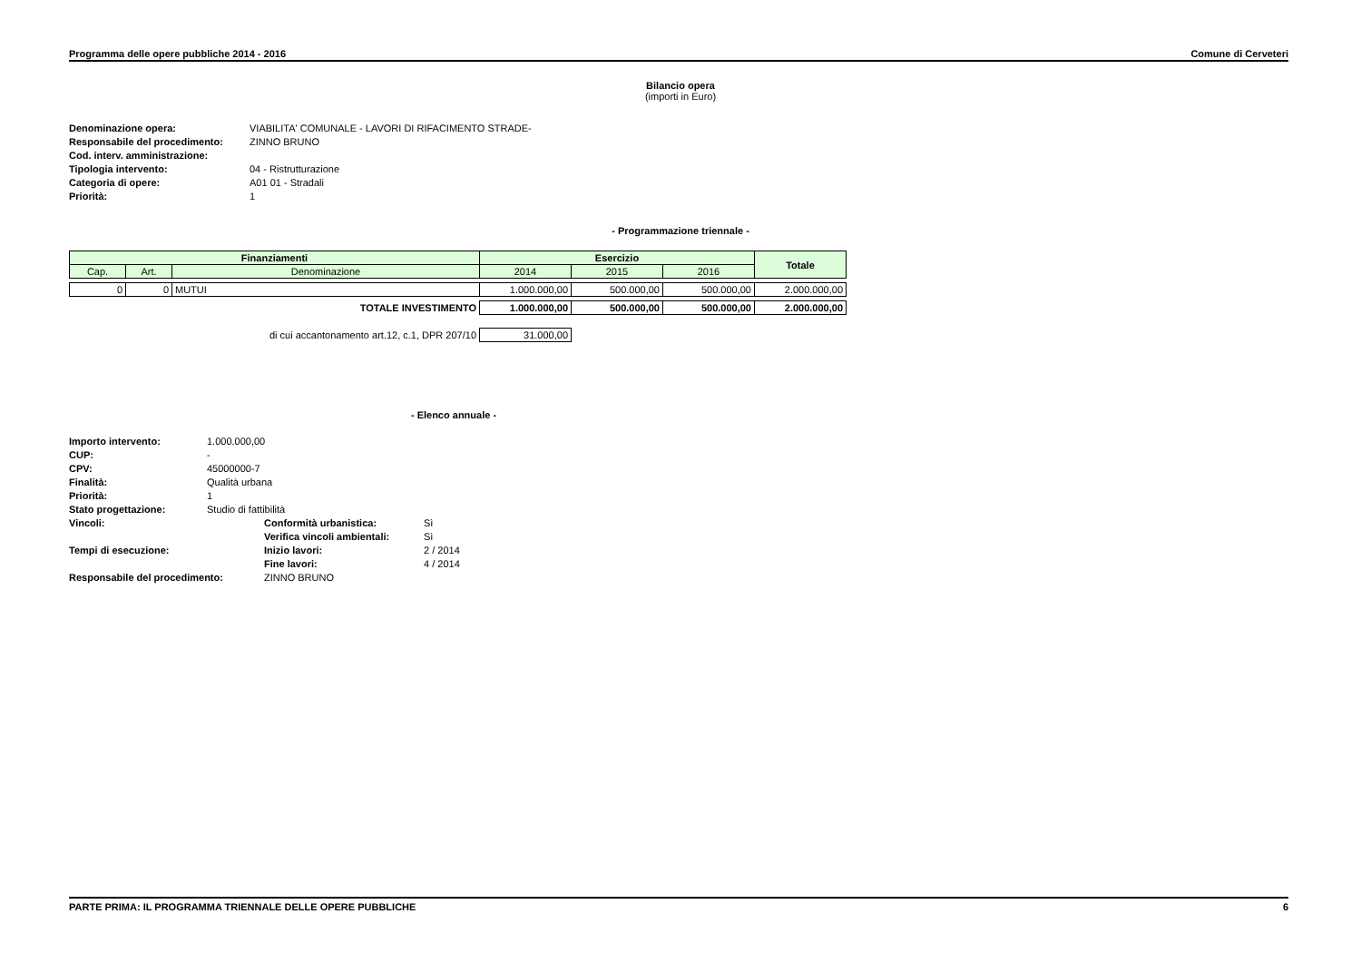Programma delle opere pubbliche 2014 - 2016 Comune di Cerveteri
Bilancio opera
(importi in Euro)
| Denominazione opera: | VIABILITA' COMUNALE - LAVORI DI RIFACIMENTO STRADE- |
| Responsabile del procedimento: | ZINNO BRUNO |
| Cod. interv. amministrazione: | |
| Tipologia intervento: | 04 - Ristrutturazione |
| Categoria di opere: | A01 01 - Stradali |
| Priorità: | 1 |
- Programmazione triennale -
| Finanziamenti | | | Esercizio | | | Totale |
| --- | --- | --- | --- | --- | --- | --- |
| Cap. | Art. | Denominazione | 2014 | 2015 | 2016 | |
| 0 | 0 | MUTUI | 1.000.000,00 | 500.000,00 | 500.000,00 | 2.000.000,00 |
| TOTALE INVESTIMENTO | | | 1.000.000,00 | 500.000,00 | 500.000,00 | 2.000.000,00 |
| di cui accantonamento art.12, c.1, DPR 207/10 | | | 31.000,00 | | | |
- Elenco annuale -
| Importo intervento: | 1.000.000,00 | | |
| CUP: | - | | |
| CPV: | 45000000-7 | | |
| Finalità: | Qualità urbana | | |
| Priorità: | 1 | | |
| Stato progettazione: | Studio di fattibilità | | |
| Vincoli: | | Conformità urbanistica: | Sì |
| | | Verifica vincoli ambientali: | Sì |
| Tempi di esecuzione: | | Inizio lavori: | 2 / 2014 |
| | | Fine lavori: | 4 / 2014 |
| Responsabile del procedimento: | | ZINNO BRUNO | |
PARTE PRIMA: IL PROGRAMMA TRIENNALE DELLE OPERE PUBBLICHE 6